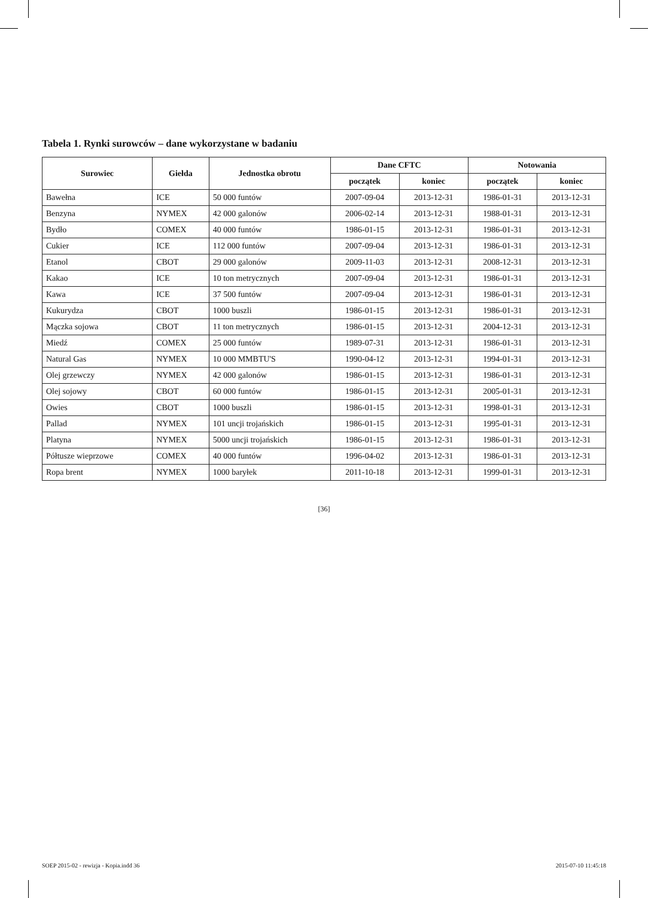Tabela 1. Rynki surowców – dane wykorzystane w badaniu
| Surowiec | Giełda | Jednostka obrotu | Dane CFTC | | Notowania | |
| --- | --- | --- | --- | --- | --- | --- |
| | | | początek | koniec | początek | koniec |
| Bawełna | ICE | 50 000 funtów | 2007-09-04 | 2013-12-31 | 1986-01-31 | 2013-12-31 |
| Benzyna | NYMEX | 42 000 galonów | 2006-02-14 | 2013-12-31 | 1988-01-31 | 2013-12-31 |
| Bydło | COMEX | 40 000 funtów | 1986-01-15 | 2013-12-31 | 1986-01-31 | 2013-12-31 |
| Cukier | ICE | 112 000 funtów | 2007-09-04 | 2013-12-31 | 1986-01-31 | 2013-12-31 |
| Etanol | CBOT | 29 000 galonów | 2009-11-03 | 2013-12-31 | 2008-12-31 | 2013-12-31 |
| Kakao | ICE | 10 ton metrycznych | 2007-09-04 | 2013-12-31 | 1986-01-31 | 2013-12-31 |
| Kawa | ICE | 37 500 funtów | 2007-09-04 | 2013-12-31 | 1986-01-31 | 2013-12-31 |
| Kukurydza | CBOT | 1000 buszli | 1986-01-15 | 2013-12-31 | 1986-01-31 | 2013-12-31 |
| Mączka sojowa | CBOT | 11 ton metrycznych | 1986-01-15 | 2013-12-31 | 2004-12-31 | 2013-12-31 |
| Miedź | COMEX | 25 000 funtów | 1989-07-31 | 2013-12-31 | 1986-01-31 | 2013-12-31 |
| Natural Gas | NYMEX | 10 000 MMBTU'S | 1990-04-12 | 2013-12-31 | 1994-01-31 | 2013-12-31 |
| Olej grzewczy | NYMEX | 42 000 galonów | 1986-01-15 | 2013-12-31 | 1986-01-31 | 2013-12-31 |
| Olej sojowy | CBOT | 60 000 funtów | 1986-01-15 | 2013-12-31 | 2005-01-31 | 2013-12-31 |
| Owies | CBOT | 1000 buszli | 1986-01-15 | 2013-12-31 | 1998-01-31 | 2013-12-31 |
| Pallad | NYMEX | 101 uncji trojańskich | 1986-01-15 | 2013-12-31 | 1995-01-31 | 2013-12-31 |
| Platyna | NYMEX | 5000 uncji trojańskich | 1986-01-15 | 2013-12-31 | 1986-01-31 | 2013-12-31 |
| Półtusze wieprzowe | COMEX | 40 000 funtów | 1996-04-02 | 2013-12-31 | 1986-01-31 | 2013-12-31 |
| Ropa brent | NYMEX | 1000 baryłek | 2011-10-18 | 2013-12-31 | 1999-01-31 | 2013-12-31 |
[36]
SOEP 2015-02 - rewizja - Kopia.indd 36 2015-07-10 11:45:18